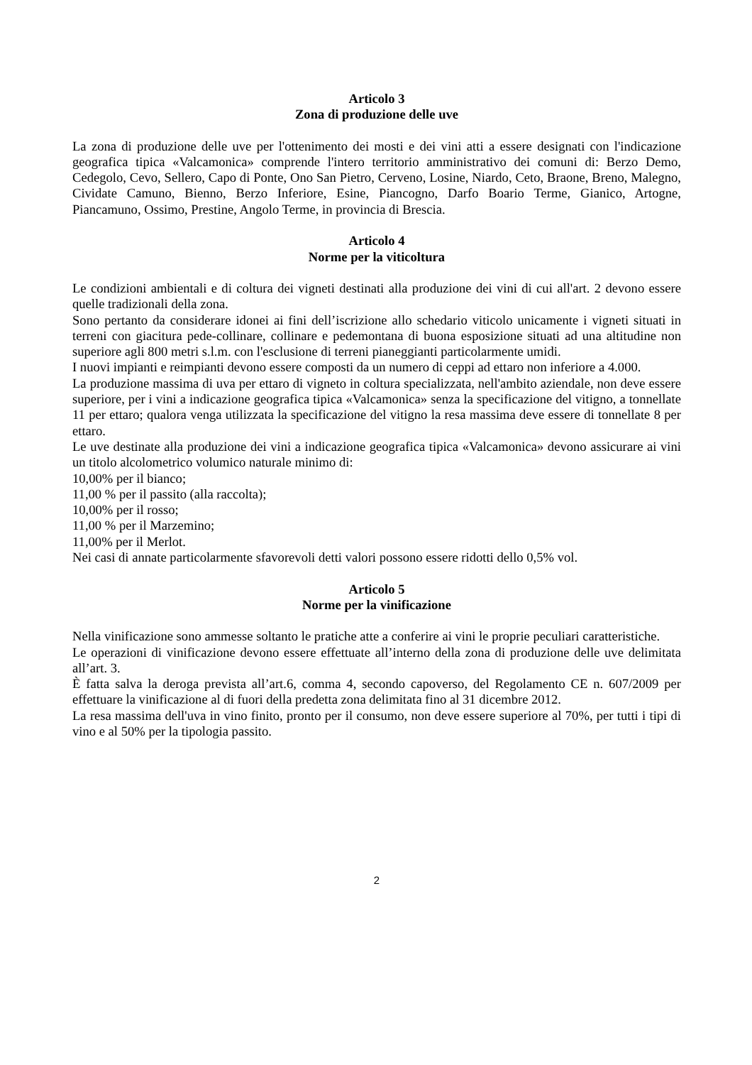Articolo 3
Zona di produzione delle uve
La zona di produzione delle uve per l'ottenimento dei mosti e dei vini atti a essere designati con l'indicazione geografica tipica «Valcamonica» comprende l'intero territorio amministrativo dei comuni di: Berzo Demo, Cedegolo, Cevo, Sellero, Capo di Ponte, Ono San Pietro, Cerveno, Losine, Niardo, Ceto, Braone, Breno, Malegno, Cividate Camuno, Bienno, Berzo Inferiore, Esine, Piancogno, Darfo Boario Terme, Gianico, Artogne, Piancamuno, Ossimo, Prestine, Angolo Terme, in provincia di Brescia.
Articolo 4
Norme per la viticoltura
Le condizioni ambientali e di coltura dei vigneti destinati alla produzione dei vini di cui all'art. 2 devono essere quelle tradizionali della zona.
Sono pertanto da considerare idonei ai fini dell’iscrizione allo schedario viticolo unicamente i vigneti situati in terreni con giacitura pede-collinare, collinare e pedemontana di buona esposizione situati ad una altitudine non superiore agli 800 metri s.l.m. con l'esclusione di terreni pianeggianti particolarmente umidi.
I nuovi impianti e reimpianti devono essere composti da un numero di ceppi ad ettaro non inferiore a 4.000.
La produzione massima di uva per ettaro di vigneto in coltura specializzata, nell'ambito aziendale, non deve essere superiore, per i vini a indicazione geografica tipica «Valcamonica» senza la specificazione del vitigno, a tonnellate 11 per ettaro; qualora venga utilizzata la specificazione del vitigno la resa massima deve essere di tonnellate 8 per ettaro.
Le uve destinate alla produzione dei vini a indicazione geografica tipica «Valcamonica» devono assicurare ai vini un titolo alcolometrico volumico naturale minimo di:
10,00% per il bianco;
11,00 % per il passito (alla raccolta);
10,00% per il rosso;
11,00 % per il Marzemino;
11,00% per il Merlot.
Nei casi di annate particolarmente sfavorevoli detti valori possono essere ridotti dello 0,5% vol.
Articolo 5
Norme per la vinificazione
Nella vinificazione sono ammesse soltanto le pratiche atte a conferire ai vini le proprie peculiari caratteristiche.
Le operazioni di vinificazione devono essere effettuate all’interno della zona di produzione delle uve delimitata all’art. 3.
È fatta salva la deroga prevista all’art.6, comma 4, secondo capoverso, del Regolamento CE n. 607/2009 per effettuare la vinificazione al di fuori della predetta zona delimitata fino al 31 dicembre 2012.
La resa massima dell'uva in vino finito, pronto per il consumo, non deve essere superiore al 70%, per tutti i tipi di vino e al 50% per la tipologia passito.
2